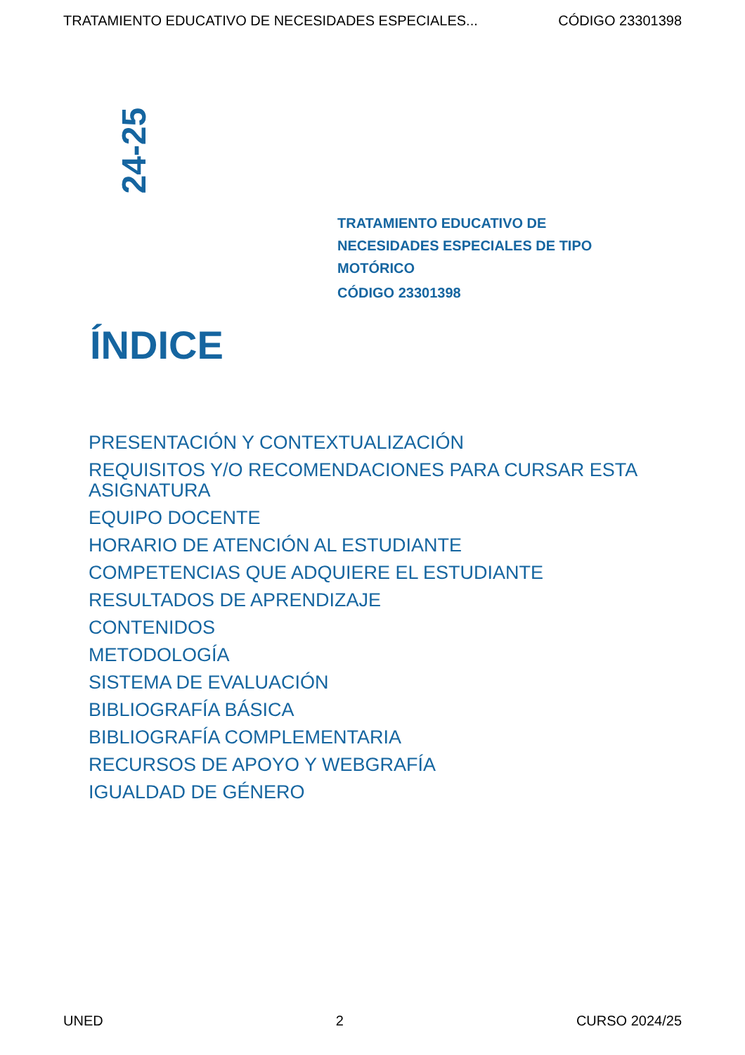TRATAMIENTO EDUCATIVO DE NECESIDADES ESPECIALES... CÓDIGO 23301398
24-25
TRATAMIENTO EDUCATIVO DE
NECESIDADES ESPECIALES DE TIPO
MOTÓRICO
CÓDIGO 23301398
ÍNDICE
PRESENTACIÓN Y CONTEXTUALIZACIÓN
REQUISITOS Y/O RECOMENDACIONES PARA CURSAR ESTA ASIGNATURA
EQUIPO DOCENTE
HORARIO DE ATENCIÓN AL ESTUDIANTE
COMPETENCIAS QUE ADQUIERE EL ESTUDIANTE
RESULTADOS DE APRENDIZAJE
CONTENIDOS
METODOLOGÍA
SISTEMA DE EVALUACIÓN
BIBLIOGRAFÍA BÁSICA
BIBLIOGRAFÍA COMPLEMENTARIA
RECURSOS DE APOYO Y WEBGRAFÍA
IGUALDAD DE GÉNERO
UNED 2 CURSO 2024/25